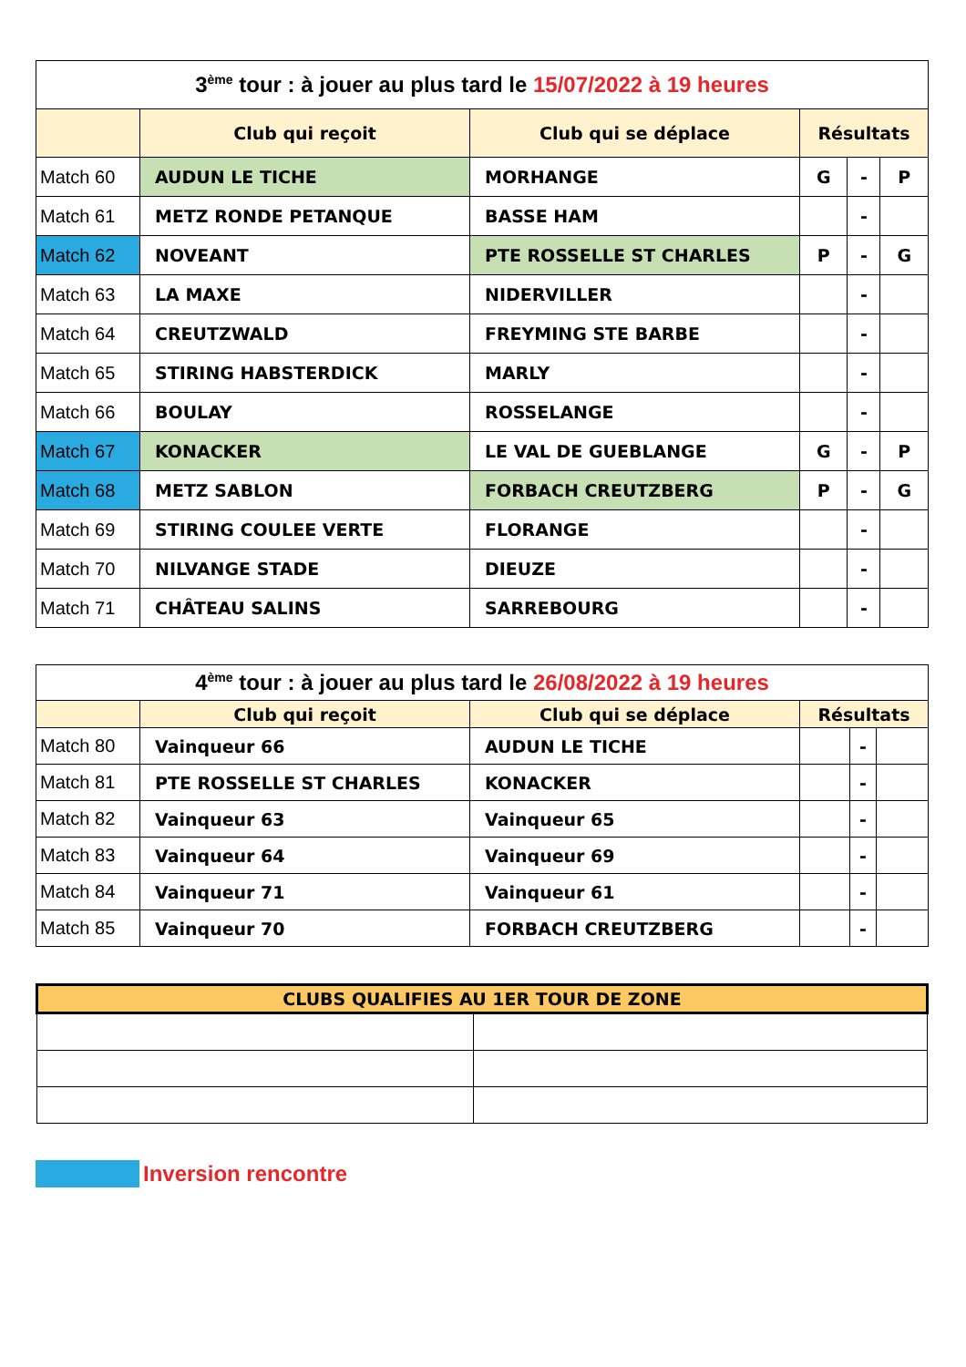| 3<sup>ème</sup> tour : à jouer au plus tard le 15/07/2022 à 19 heures | | | | | |
| | Club qui reçoit | Club qui se déplace | Résultats | | |
| Match 60 | AUDUN LE TICHE | MORHANGE | G | - | P |
| Match 61 | METZ RONDE PETANQUE | BASSE HAM | | - | |
| Match 62 | NOVEANT | PTE ROSSELLE ST CHARLES | P | - | G |
| Match 63 | LA MAXE | NIDERVILLER | | - | |
| Match 64 | CREUTZWALD | FREYMING STE BARBE | | - | |
| Match 65 | STIRING HABSTERDICK | MARLY | | - | |
| Match 66 | BOULAY | ROSSELANGE | | - | |
| Match 67 | KONACKER | LE VAL DE GUEBLANGE | G | - | P |
| Match 68 | METZ SABLON | FORBACH CREUTZBERG | P | - | G |
| Match 69 | STIRING COULEE VERTE | FLORANGE | | - | |
| Match 70 | NILVANGE STADE | DIEUZE | | - | |
| Match 71 | CHÂTEAU SALINS | SARREBOURG | | - | |
| 4<sup>ème</sup> tour : à jouer au plus tard le 26/08/2022 à 19 heures | | | | | |
| | Club qui reçoit | Club qui se déplace | Résultats | | |
| Match 80 | Vainqueur 66 | AUDUN LE TICHE | | - | |
| Match 81 | PTE ROSSELLE ST CHARLES | KONACKER | | - | |
| Match 82 | Vainqueur 63 | Vainqueur 65 | | - | |
| Match 83 | Vainqueur 64 | Vainqueur 69 | | - | |
| Match 84 | Vainqueur 71 | Vainqueur 61 | | - | |
| Match 85 | Vainqueur 70 | FORBACH CREUTZBERG | | - | |
| CLUBS QUALIFIES AU 1ER TOUR DE ZONE | |
| --- | --- |
Inversion rencontre